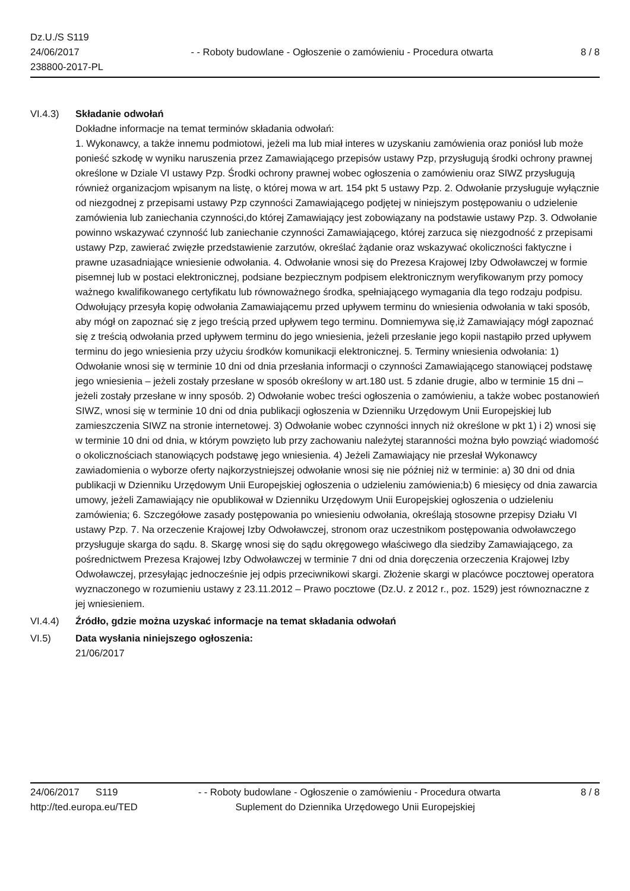Dz.U./S S119
24/06/2017
238800-2017-PL
- - Roboty budowlane - Ogłoszenie o zamówieniu - Procedura otwarta
8 / 8
VI.4.3) Składanie odwołań
Dokładne informacje na temat terminów składania odwołań:
1. Wykonawcy, a także innemu podmiotowi, jeżeli ma lub miał interes w uzyskaniu zamówienia oraz poniósł lub może ponieść szkodę w wyniku naruszenia przez Zamawiającego przepisów ustawy Pzp, przysługują środki ochrony prawnej określone w Dziale VI ustawy Pzp. Środki ochrony prawnej wobec ogłoszenia o zamówieniu oraz SIWZ przysługują również organizacjom wpisanym na listę, o której mowa w art. 154 pkt 5 ustawy Pzp. 2. Odwołanie przysługuje wyłącznie od niezgodnej z przepisami ustawy Pzp czynności Zamawiającego podjętej w niniejszym postępowaniu o udzielenie zamówienia lub zaniechania czynności,do której Zamawiający jest zobowiązany na podstawie ustawy Pzp. 3. Odwołanie powinno wskazywać czynność lub zaniechanie czynności Zamawiającego, której zarzuca się niezgodność z przepisami ustawy Pzp, zawierać zwięzłe przedstawienie zarzutów, określać żądanie oraz wskazywać okoliczności faktyczne i prawne uzasadniające wniesienie odwołania. 4. Odwołanie wnosi się do Prezesa Krajowej Izby Odwoławczej w formie pisemnej lub w postaci elektronicznej, podsiane bezpiecznym podpisem elektronicznym weryfikowanym przy pomocy ważnego kwalifikowanego certyfikatu lub równoważnego środka, spełniającego wymagania dla tego rodzaju podpisu. Odwołujący przesyła kopię odwołania Zamawiającemu przed upływem terminu do wniesienia odwołania w taki sposób, aby mógł on zapoznać się z jego treścią przed upływem tego terminu. Domniemywa się,iż Zamawiający mógł zapoznać się z treścią odwołania przed upływem terminu do jego wniesienia, jeżeli przesłanie jego kopii nastąpiło przed upływem terminu do jego wniesienia przy użyciu środków komunikacji elektronicznej. 5. Terminy wniesienia odwołania: 1) Odwołanie wnosi się w terminie 10 dni od dnia przesłania informacji o czynności Zamawiającego stanowiącej podstawę jego wniesienia – jeżeli zostały przesłane w sposób określony w art.180 ust. 5 zdanie drugie, albo w terminie 15 dni – jeżeli zostały przesłane w inny sposób. 2) Odwołanie wobec treści ogłoszenia o zamówieniu, a także wobec postanowień SIWZ, wnosi się w terminie 10 dni od dnia publikacji ogłoszenia w Dzienniku Urzędowym Unii Europejskiej lub zamieszczenia SIWZ na stronie internetowej. 3) Odwołanie wobec czynności innych niż określone w pkt 1) i 2) wnosi się w terminie 10 dni od dnia, w którym powzięto lub przy zachowaniu należytej staranności można było powziąć wiadomość o okolicznościach stanowiących podstawę jego wniesienia. 4) Jeżeli Zamawiający nie przesłał Wykonawcy zawiadomienia o wyborze oferty najkorzystniejszej odwołanie wnosi się nie później niż w terminie: a) 30 dni od dnia publikacji w Dzienniku Urzędowym Unii Europejskiej ogłoszenia o udzieleniu zamówienia;b) 6 miesięcy od dnia zawarcia umowy, jeżeli Zamawiający nie opublikował w Dzienniku Urzędowym Unii Europejskiej ogłoszenia o udzieleniu zamówienia; 6. Szczegółowe zasady postępowania po wniesieniu odwołania, określają stosowne przepisy Działu VI ustawy Pzp. 7. Na orzeczenie Krajowej Izby Odwoławczej, stronom oraz uczestnikom postępowania odwoławczego przysługuje skarga do sądu. 8. Skargę wnosi się do sądu okręgowego właściwego dla siedziby Zamawiającego, za pośrednictwem Prezesa Krajowej Izby Odwoławczej w terminie 7 dni od dnia doręczenia orzeczenia Krajowej Izby Odwoławczej, przesyłając jednocześnie jej odpis przeciwnikowi skargi. Złożenie skargi w placówce pocztowej operatora wyznaczonego w rozumieniu ustawy z 23.11.2012 – Prawo pocztowe (Dz.U. z 2012 r., poz. 1529) jest równoznaczne z jej wniesieniem.
VI.4.4) Źródło, gdzie można uzyskać informacje na temat składania odwołań
VI.5) Data wysłania niniejszego ogłoszenia:
21/06/2017
24/06/2017 S119 - - Roboty budowlane - Ogłoszenie o zamówieniu - Procedura otwarta
8 / 8
http://ted.europa.eu/TED Suplement do Dziennika Urzędowego Unii Europejskiej